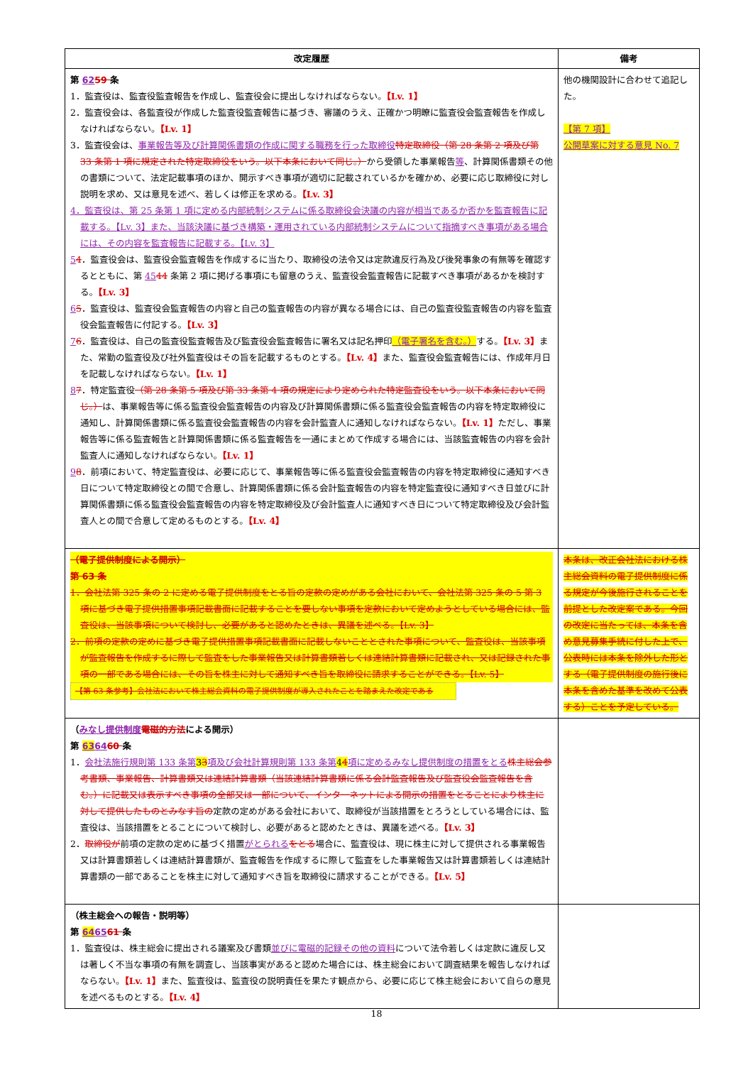| 改定履歴 | 備考 |
| --- | --- |
| 第 62 59 条 1．監査役は、監査役監査報告を作成し、監査役会に提出しなければならない。 【Lv. 1】 2．監査役会は、各監査役が作成した監査役監査報告に基づき、審議のうえ、正確かつ明瞭に監査役会監査報告を作成しなければならない。 【Lv. 1】 3．監査役会は、 事業報告等及び計算関係書類の作成に関する職務を行った取締役 特定取締役（第 28 条第 2 項及び第 33 条第 1 項に規定された特定取締役をいう。以下本条において同じ。） から受領した事業報告 等 、計算関係書類その他の書類について、法定記載事項のほか、開示すべき事項が適切に記載されているかを確かめ、必要に応じ取締役に対し説明を求め、又は意見を述べ、若しくは修正を求める。 【Lv. 3】 4．監査役は、第 25 条第 1 項に定める内部統制システムに係る取締役会決議の内容が相当であるか否かを監査報告に記載する。【Lv. 3】また、当該決議に基づき構築・運用されている内部統制システムについて指摘すべき事項がある場合には、その内容を監査報告に記載する。【Lv. 3】 5 4 ．監査役会は、監査役会監査報告を作成するに当たり、取締役の法令又は定款違反行為及び後発事象の有無等を確認するとともに、第 45 44 条第 2 項に掲げる事項にも留意のうえ、監査役会監査報告に記載すべき事項があるかを検討する。 【Lv. 3】 6 5 ．監査役は、監査役会監査報告の内容と自己の監査報告の内容が異なる場合には、自己の監査役監査報告の内容を監査役会監査報告に付記する。 【Lv. 3】 7 6 ．監査役は、自己の監査役監査報告及び監査役会監査報告に署名又は記名押印 （電子署名を含む。） する。 【Lv. 3】 また、常勤の監査役及び社外監査役はその旨を記載するものとする。 【Lv. 4】 また、監査役会監査報告には、作成年月日を記載しなければならない。 【Lv. 1】 8 7 ．特定監査役 （第 28 条第 5 項及び第 33 条第 4 項の規定により定められた特定監査役をいう。以下本条において同じ。） は、事業報告等に係る監査役会監査報告の内容及び計算関係書類に係る監査役会監査報告の内容を特定取締役に通知し、計算関係書類に係る監査役会監査報告の内容を会計監査人に通知しなければならない。 【Lv. 1】 ただし、事業報告等に係る監査報告と計算関係書類に係る監査報告を一通にまとめて作成する場合には、当該監査報告の内容を会計監査人に通知しなければならない。 【Lv. 1】 9 8 ．前項において、特定監査役は、必要に応じて、事業報告等に係る監査役会監査報告の内容を特定取締役に通知すべき日について特定取締役との間で合意し、計算関係書類に係る会計監査報告の内容を特定監査役に通知すべき日並びに計算関係書類に係る監査役会監査報告の内容を特定取締役及び会計監査人に通知すべき日について特定取締役及び会計監査人との間で合意して定めるものとする。 【Lv. 4】 | 他の機関設計に合わせて追記した。 【第 7 項】 公開草案に対する意見 No. 7 |
| （電子提供制度による開示） 第 63 条 1．会社法第 325 条の 2 に定める電子提供制度をとる旨の定款の定めがある会社において、会社法第 325 条の 5 第 3 項に基づき電子提供措置事項記載書面に記載することを要しない事項を定款において定めようとしている場合には、監査役は、当該事項について検討し、必要があると認めたときは、異議を述べる。【Lv. 3】 2．前項の定款の定めに基づき電子提供措置事項記載書面に記載しないこととされた事項について、監査役は、当該事項が監査報告を作成するに際して監査をした事業報告又は計算書類若しくは連結計算書類に記載され、又は記録された事項の一部である場合には、その旨を株主に対して通知すべき旨を取締役に請求することができる。【Lv. 5】 【第 63 条参考】会社法において株主総会資料の電子提供制度が導入されたことを踏まえた改定である | 本条は、改正会社法における株主総会資料の電子提供制度に係る規定が今後施行されることを前提とした改定案である。今回の改定に当たっては、本条を含め意見募集手続に付した上で、公表時には本条を除外した形とする（電子提供制度の施行後に本条を含めた基準を改めて公表する）ことを予定している。 |
| （ みなし提供制度 電磁的方法 による開示） 第 63 64 60 条 1． 会社法施行規則第 133 条第 3 3 項及び会社計算規則第 133 条第 4 4 項に定めるみなし提供制度の措置をとる 株主総会参考書類、事業報告、計算書類又は連結計算書類（当該連結計算書類に係る会計監査報告及び監査役会監査報告を含む。）に記載又は表示すべき事項の全部又は一部について、インターネットによる開示の措置をとることにより株主に対して提供したものとみなす旨の 定款の定めがある会社において、取締役が当該措置をとろうとしている場合には、監査役は、当該措置をとることについて検討し、必要があると認めたときは、異議を述べる。 【Lv. 3】 2． 取締役が 前項の定款の定めに基づく措置 がとられる をとる 場合に、監査役は、現に株主に対して提供される事業報告又は計算書類若しくは連結計算書類が、監査報告を作成するに際して監査をした事業報告又は計算書類若しくは連結計算書類の一部であることを株主に対して通知すべき旨を取締役に請求することができる。 【Lv. 5】 | |
| （株主総会への報告・説明等） 第 64 65 61 条 1．監査役は、株主総会に提出される議案及び書類 並びに電磁的記録その他の資料 について法令若しくは定款に違反し又は著しく不当な事項の有無を調査し、当該事実があると認めた場合には、株主総会において調査結果を報告しなければならない。 【Lv. 1】 また、監査役は、監査役の説明責任を果たす観点から、必要に応じて株主総会において自らの意見を述べるものとする。 【Lv. 4】 | |
18